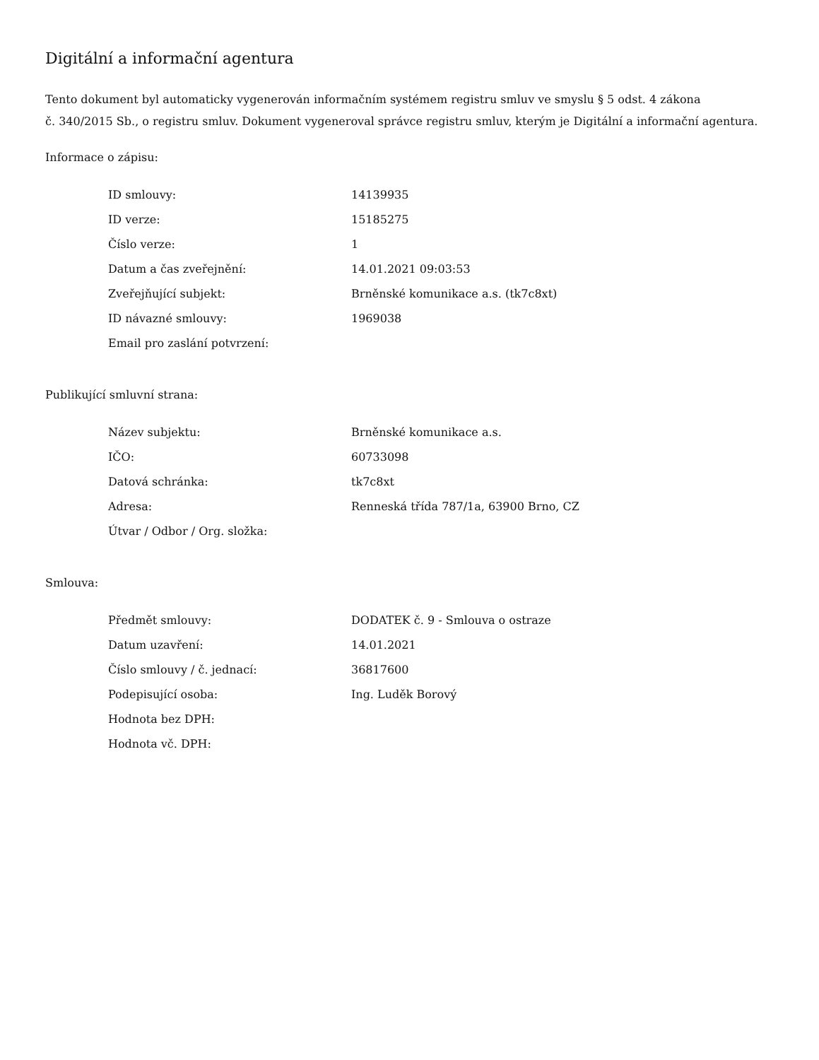Digitální a informační agentura
Tento dokument byl automaticky vygenerován informačním systémem registru smluv ve smyslu § 5 odst. 4 zákona
č. 340/2015 Sb., o registru smluv. Dokument vygeneroval správce registru smluv, kterým je Digitální a informační agentura.
Informace o zápisu:
| ID smlouvy: | 14139935 |
| ID verze: | 15185275 |
| Číslo verze: | 1 |
| Datum a čas zveřejnění: | 14.01.2021 09:03:53 |
| Zveřejňující subjekt: | Brněnské komunikace a.s. (tk7c8xt) |
| ID návazné smlouvy: | 1969038 |
| Email pro zaslání potvrzení: | |
Publikující smluvní strana:
| Název subjektu: | Brněnské komunikace a.s. |
| IČO: | 60733098 |
| Datová schránka: | tk7c8xt |
| Adresa: | Renneská třída 787/1a, 63900 Brno, CZ |
| Útvar / Odbor / Org. složka: | |
Smlouva:
| Předmět smlouvy: | DODATEK č. 9 - Smlouva o ostraze |
| Datum uzavření: | 14.01.2021 |
| Číslo smlouvy / č. jednací: | 36817600 |
| Podepisující osoba: | Ing. Luděk Borový |
| Hodnota bez DPH: | |
| Hodnota vč. DPH: | |